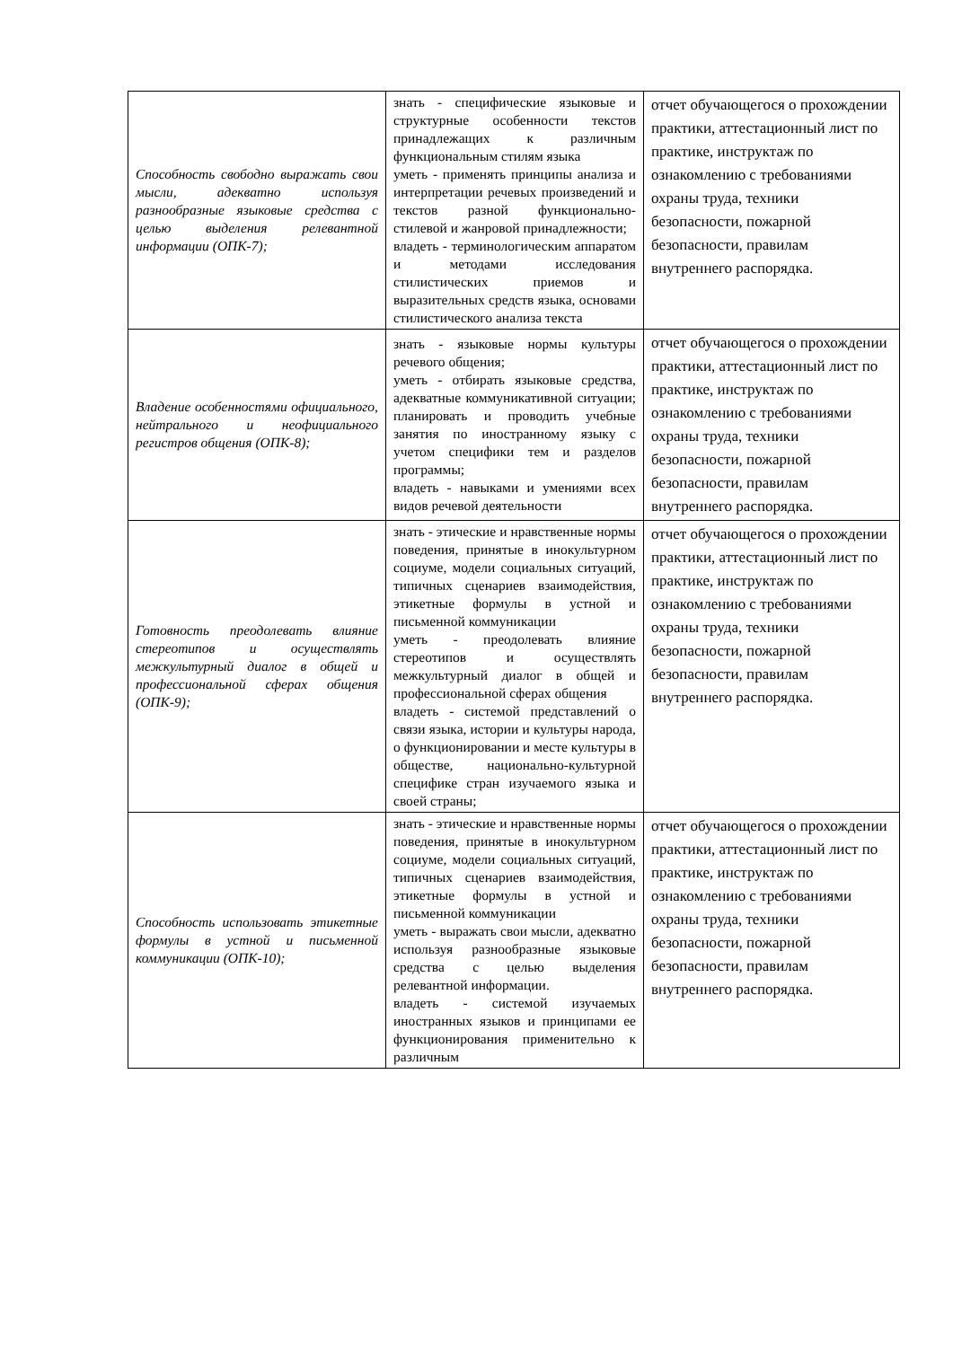| Способность свободно выражать свои мысли, адекватно используя разнообразные языковые средства с целью выделения релевантной информации (ОПК-7); | знать - специфические языковые и структурные особенности текстов принадлежащих к различным функциональным стилям языка уметь - применять принципы анализа и интерпретации речевых произведений и текстов разной функционально-стилевой и жанровой принадлежности; владеть - терминологическим аппаратом и методами исследования стилистических приемов и выразительных средств языка, основами стилистического анализа текста | отчет обучающегося о прохождении практики, аттестационный лист по практике, инструктаж по ознакомлению с требованиями охраны труда, техники безопасности, пожарной безопасности, правилам внутреннего распорядка. |
| Владение особенностями официального, нейтрального и неофициального регистров общения (ОПК-8); | знать - языковые нормы культуры речевого общения; уметь - отбирать языковые средства, адекватные коммуникативной ситуации; планировать и проводить учебные занятия по иностранному языку с учетом специфики тем и разделов программы; владеть - навыками и умениями всех видов речевой деятельности | отчет обучающегося о прохождении практики, аттестационный лист по практике, инструктаж по ознакомлению с требованиями охраны труда, техники безопасности, пожарной безопасности, правилам внутреннего распорядка. |
| Готовность преодолевать влияние стереотипов и осуществлять межкультурный диалог в общей и профессиональной сферах общения (ОПК-9); | знать - этические и нравственные нормы поведения, принятые в инокультурном социуме, модели социальных ситуаций, типичных сценариев взаимодействия, этикетные формулы в устной и письменной коммуникации уметь - преодолевать влияние стереотипов и осуществлять межкультурный диалог в общей и профессиональной сферах общения владеть - системой представлений о связи языка, истории и культуры народа, о функционировании и месте культуры в обществе, национально-культурной специфике стран изучаемого языка и своей страны; | отчет обучающегося о прохождении практики, аттестационный лист по практике, инструктаж по ознакомлению с требованиями охраны труда, техники безопасности, пожарной безопасности, правилам внутреннего распорядка. |
| Способность использовать этикетные формулы в устной и письменной коммуникации (ОПК-10); | знать - этические и нравственные нормы поведения, принятые в инокультурном социуме, модели социальных ситуаций, типичных сценариев взаимодействия, этикетные формулы в устной и письменной коммуникации уметь - выражать свои мысли, адекватно используя разнообразные языковые средства с целью выделения релевантной информации. владеть - системой изучаемых иностранных языков и принципами ее функционирования применительно к различным | отчет обучающегося о прохождении практики, аттестационный лист по практике, инструктаж по ознакомлению с требованиями охраны труда, техники безопасности, пожарной безопасности, правилам внутреннего распорядка. |